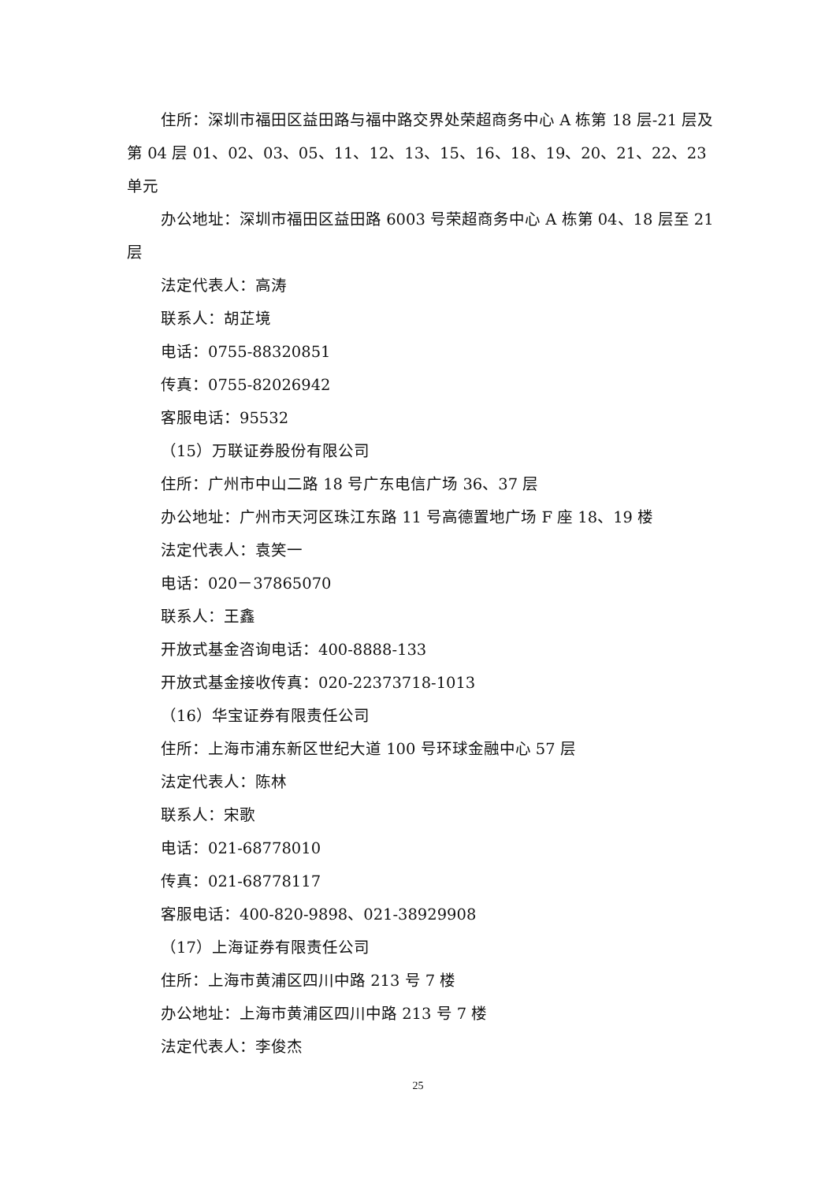住所：深圳市福田区益田路与福中路交界处荣超商务中心 A 栋第 18 层-21 层及第 04 层 01、02、03、05、11、12、13、15、16、18、19、20、21、22、23 单元
办公地址：深圳市福田区益田路 6003 号荣超商务中心 A 栋第 04、18 层至 21 层
法定代表人：高涛
联系人：胡芷境
电话：0755-88320851
传真：0755-82026942
客服电话：95532
（15）万联证券股份有限公司
住所：广州市中山二路 18 号广东电信广场 36、37 层
办公地址：广州市天河区珠江东路 11 号高德置地广场 F 座 18、19 楼
法定代表人：袁笑一
电话：020－37865070
联系人：王鑫
开放式基金咨询电话：400-8888-133
开放式基金接收传真：020-22373718-1013
（16）华宝证券有限责任公司
住所：上海市浦东新区世纪大道 100 号环球金融中心 57 层
法定代表人：陈林
联系人：宋歌
电话：021-68778010
传真：021-68778117
客服电话：400-820-9898、021-38929908
（17）上海证券有限责任公司
住所：上海市黄浦区四川中路 213 号 7 楼
办公地址：上海市黄浦区四川中路 213 号 7 楼
法定代表人：李俊杰
25